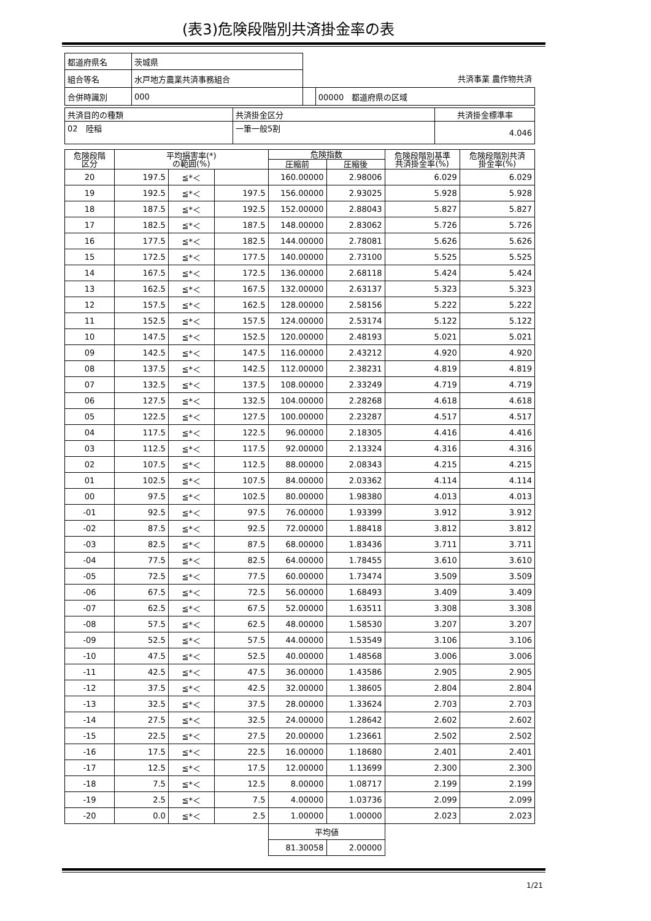(表3)危険段階別共済掛金率の表
| 都道府県名 | 茨城県 | | |
| 組合等名 | 水戸地方農業共済事務組合 | 共済事業 農作物共済 | |
| 合併時識別 | 000 | | 00000 都道府県の区域 |
| 共済目的の種類 | 共済掛金区分 | 共済掛金標準率 |
| 02 陸稲 | 一筆一般5割 | 4.046 |
| 危険段階 区分 | 平均損害率(*) の範囲(%) | | | 危険指数 | | 危険段階別基準 共済掛金率(%) | 危険段階別共済 掛金率(%) |
| --- | --- | --- | --- | --- | --- | --- | --- |
| | | | | 圧縮前 | 圧縮後 | | |
| 20 | 197.5 | ≦*＜ | | 160.00000 | 2.98006 | 6.029 | 6.029 |
| 19 | 192.5 | ≦*＜ | 197.5 | 156.00000 | 2.93025 | 5.928 | 5.928 |
| 18 | 187.5 | ≦*＜ | 192.5 | 152.00000 | 2.88043 | 5.827 | 5.827 |
| 17 | 182.5 | ≦*＜ | 187.5 | 148.00000 | 2.83062 | 5.726 | 5.726 |
| 16 | 177.5 | ≦*＜ | 182.5 | 144.00000 | 2.78081 | 5.626 | 5.626 |
| 15 | 172.5 | ≦*＜ | 177.5 | 140.00000 | 2.73100 | 5.525 | 5.525 |
| 14 | 167.5 | ≦*＜ | 172.5 | 136.00000 | 2.68118 | 5.424 | 5.424 |
| 13 | 162.5 | ≦*＜ | 167.5 | 132.00000 | 2.63137 | 5.323 | 5.323 |
| 12 | 157.5 | ≦*＜ | 162.5 | 128.00000 | 2.58156 | 5.222 | 5.222 |
| 11 | 152.5 | ≦*＜ | 157.5 | 124.00000 | 2.53174 | 5.122 | 5.122 |
| 10 | 147.5 | ≦*＜ | 152.5 | 120.00000 | 2.48193 | 5.021 | 5.021 |
| 09 | 142.5 | ≦*＜ | 147.5 | 116.00000 | 2.43212 | 4.920 | 4.920 |
| 08 | 137.5 | ≦*＜ | 142.5 | 112.00000 | 2.38231 | 4.819 | 4.819 |
| 07 | 132.5 | ≦*＜ | 137.5 | 108.00000 | 2.33249 | 4.719 | 4.719 |
| 06 | 127.5 | ≦*＜ | 132.5 | 104.00000 | 2.28268 | 4.618 | 4.618 |
| 05 | 122.5 | ≦*＜ | 127.5 | 100.00000 | 2.23287 | 4.517 | 4.517 |
| 04 | 117.5 | ≦*＜ | 122.5 | 96.00000 | 2.18305 | 4.416 | 4.416 |
| 03 | 112.5 | ≦*＜ | 117.5 | 92.00000 | 2.13324 | 4.316 | 4.316 |
| 02 | 107.5 | ≦*＜ | 112.5 | 88.00000 | 2.08343 | 4.215 | 4.215 |
| 01 | 102.5 | ≦*＜ | 107.5 | 84.00000 | 2.03362 | 4.114 | 4.114 |
| 00 | 97.5 | ≦*＜ | 102.5 | 80.00000 | 1.98380 | 4.013 | 4.013 |
| -01 | 92.5 | ≦*＜ | 97.5 | 76.00000 | 1.93399 | 3.912 | 3.912 |
| -02 | 87.5 | ≦*＜ | 92.5 | 72.00000 | 1.88418 | 3.812 | 3.812 |
| -03 | 82.5 | ≦*＜ | 87.5 | 68.00000 | 1.83436 | 3.711 | 3.711 |
| -04 | 77.5 | ≦*＜ | 82.5 | 64.00000 | 1.78455 | 3.610 | 3.610 |
| -05 | 72.5 | ≦*＜ | 77.5 | 60.00000 | 1.73474 | 3.509 | 3.509 |
| -06 | 67.5 | ≦*＜ | 72.5 | 56.00000 | 1.68493 | 3.409 | 3.409 |
| -07 | 62.5 | ≦*＜ | 67.5 | 52.00000 | 1.63511 | 3.308 | 3.308 |
| -08 | 57.5 | ≦*＜ | 62.5 | 48.00000 | 1.58530 | 3.207 | 3.207 |
| -09 | 52.5 | ≦*＜ | 57.5 | 44.00000 | 1.53549 | 3.106 | 3.106 |
| -10 | 47.5 | ≦*＜ | 52.5 | 40.00000 | 1.48568 | 3.006 | 3.006 |
| -11 | 42.5 | ≦*＜ | 47.5 | 36.00000 | 1.43586 | 2.905 | 2.905 |
| -12 | 37.5 | ≦*＜ | 42.5 | 32.00000 | 1.38605 | 2.804 | 2.804 |
| -13 | 32.5 | ≦*＜ | 37.5 | 28.00000 | 1.33624 | 2.703 | 2.703 |
| -14 | 27.5 | ≦*＜ | 32.5 | 24.00000 | 1.28642 | 2.602 | 2.602 |
| -15 | 22.5 | ≦*＜ | 27.5 | 20.00000 | 1.23661 | 2.502 | 2.502 |
| -16 | 17.5 | ≦*＜ | 22.5 | 16.00000 | 1.18680 | 2.401 | 2.401 |
| -17 | 12.5 | ≦*＜ | 17.5 | 12.00000 | 1.13699 | 2.300 | 2.300 |
| -18 | 7.5 | ≦*＜ | 12.5 | 8.00000 | 1.08717 | 2.199 | 2.199 |
| -19 | 2.5 | ≦*＜ | 7.5 | 4.00000 | 1.03736 | 2.099 | 2.099 |
| -20 | 0.0 | ≦*＜ | 2.5 | 1.00000 | 1.00000 | 2.023 | 2.023 |
| | | | | 平均値 | | | |
| | | | | 81.30058 | 2.00000 | | |
1/21